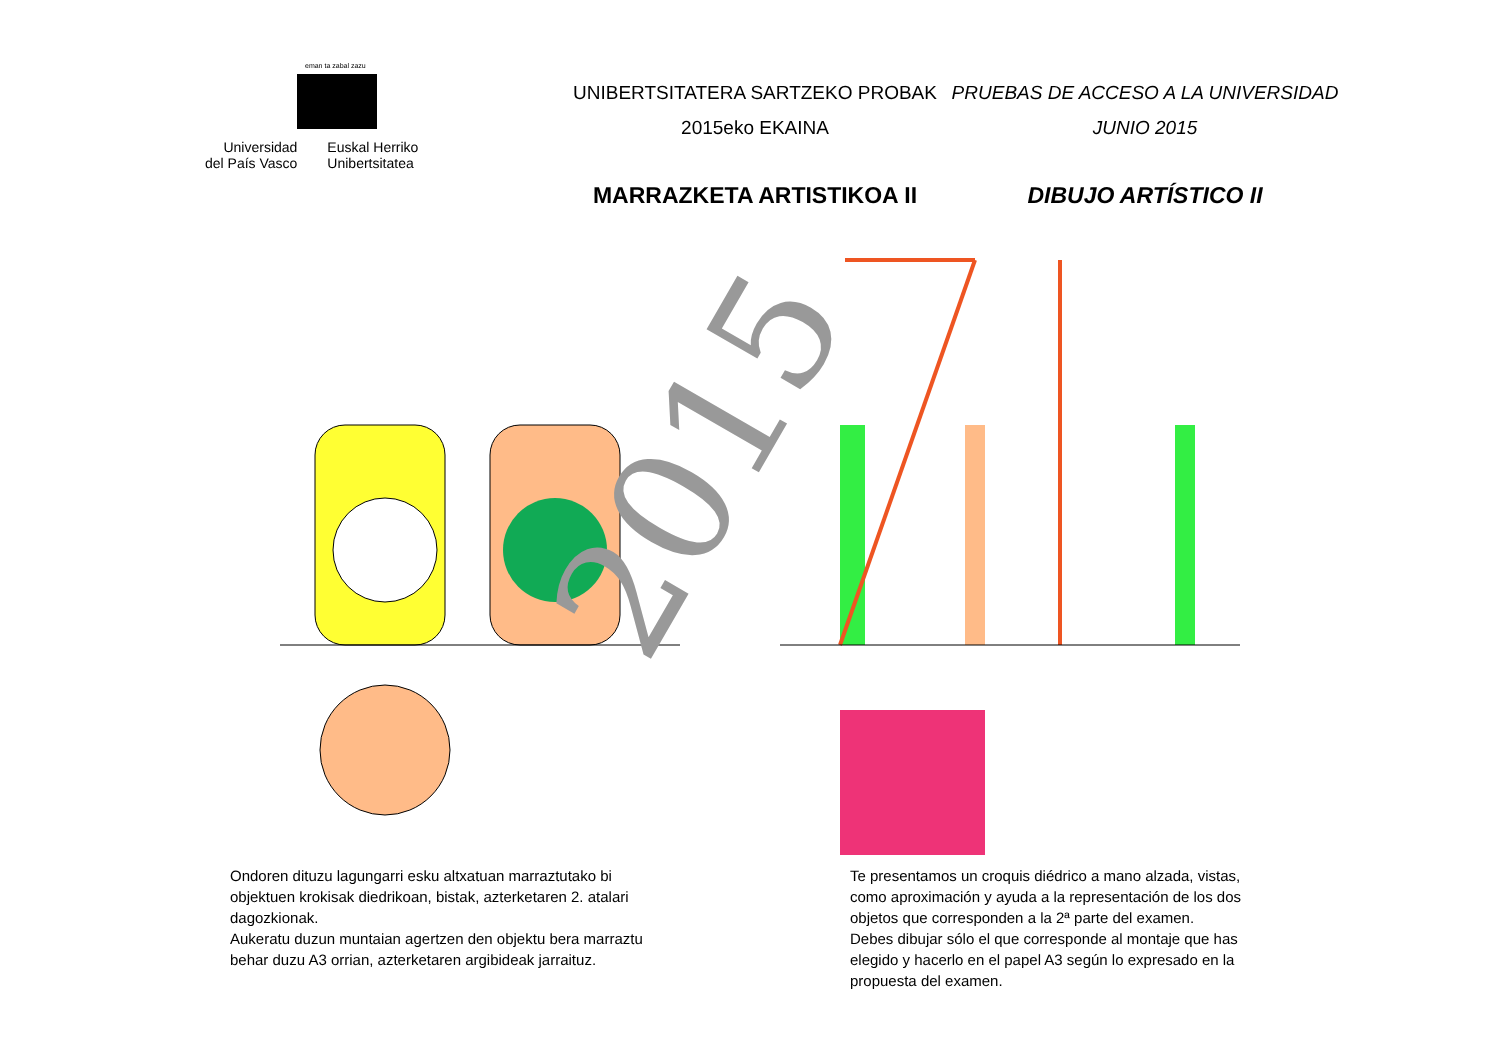eman ta zabal zazu
Universidad
del País Vasco
Euskal Herriko
Unibertsitatea
UNIBERTSITATERA SARTZEKO PROBAK
2015eko EKAINA
PRUEBAS DE ACCESO A LA UNIVERSIDAD
JUNIO 2015
MARRAZKETA ARTISTIKOA II DIBUJO ARTÍSTICO II
2015
Ondoren dituzu lagungarri esku altxatuan marraztutako bi objektuen krokisak diedrikoan, bistak, azterketaren 2. atalari dagozkionak.
Aukeratu duzun muntaian agertzen den objektu bera marraztu behar duzu A3 orrian, azterketaren argibideak jarraituz.
Te presentamos un croquis diédrico a mano alzada, vistas, como aproximación y ayuda a la representación de los dos objetos que corresponden a la 2ª parte del examen.
Debes dibujar sólo el que corresponde al montaje que has elegido y hacerlo en el papel A3 según lo expresado en la propuesta del examen.